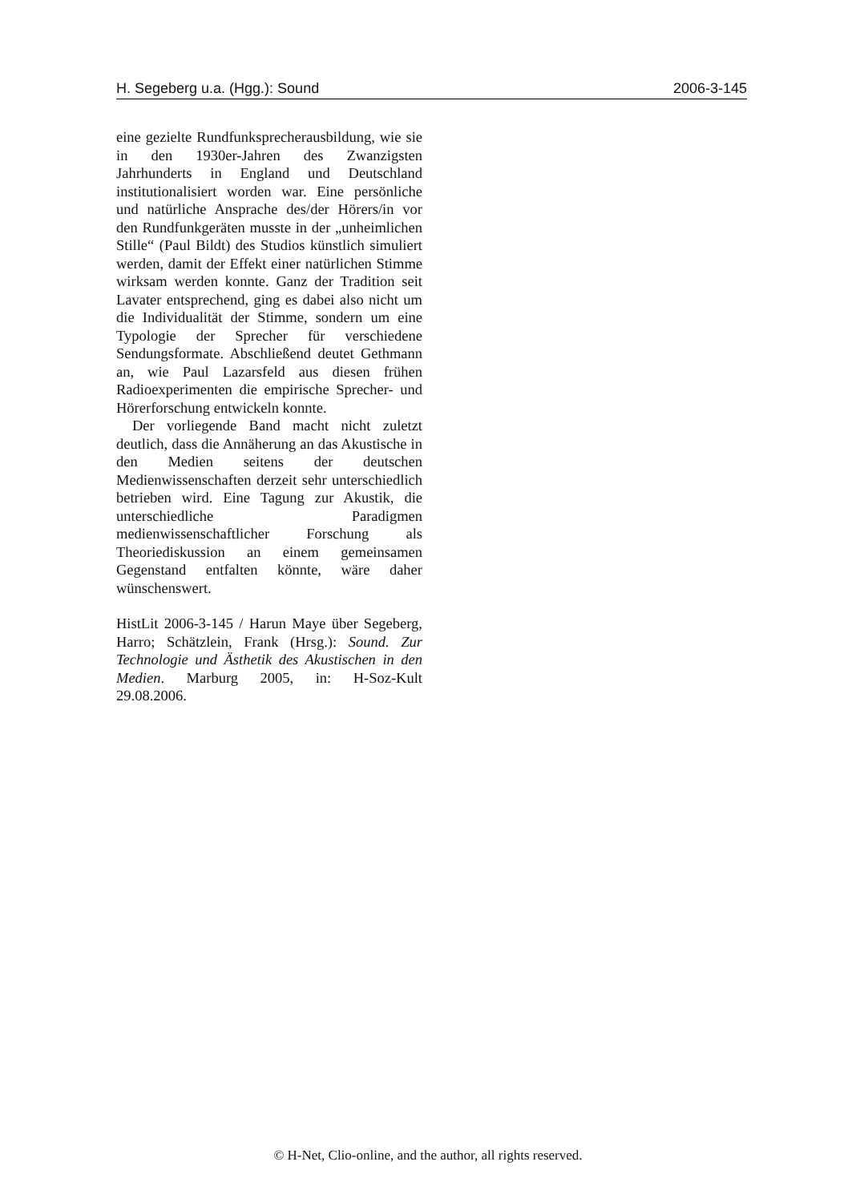H. Segeberg u.a. (Hgg.): Sound 2006-3-145
eine gezielte Rundfunksprecherausbildung, wie sie in den 1930er-Jahren des Zwanzigsten Jahrhunderts in England und Deutschland institutionalisiert worden war. Eine persönliche und natürliche Ansprache des/der Hörers/in vor den Rundfunkgeräten musste in der „unheimlichen Stille“ (Paul Bildt) des Studios künstlich simuliert werden, damit der Effekt einer natürlichen Stimme wirksam werden konnte. Ganz der Tradition seit Lavater entsprechend, ging es dabei also nicht um die Individualität der Stimme, sondern um eine Typologie der Sprecher für verschiedene Sendungsformate. Abschließend deutet Gethmann an, wie Paul Lazarsfeld aus diesen frühen Radioexperimenten die empirische Sprecher- und Hörerforschung entwickeln konnte.
Der vorliegende Band macht nicht zuletzt deutlich, dass die Annäherung an das Akustische in den Medien seitens der deutschen Medienwissenschaften derzeit sehr unterschiedlich betrieben wird. Eine Tagung zur Akustik, die unterschiedliche Paradigmen medienwissenschaftlicher Forschung als Theoriediskussion an einem gemeinsamen Gegenstand entfalten könnte, wäre daher wünschenswert.
HistLit 2006-3-145 / Harun Maye über Segeberg, Harro; Schätzlein, Frank (Hrsg.): Sound. Zur Technologie und Ästhetik des Akustischen in den Medien. Marburg 2005, in: H-Soz-Kult 29.08.2006.
© H-Net, Clio-online, and the author, all rights reserved.